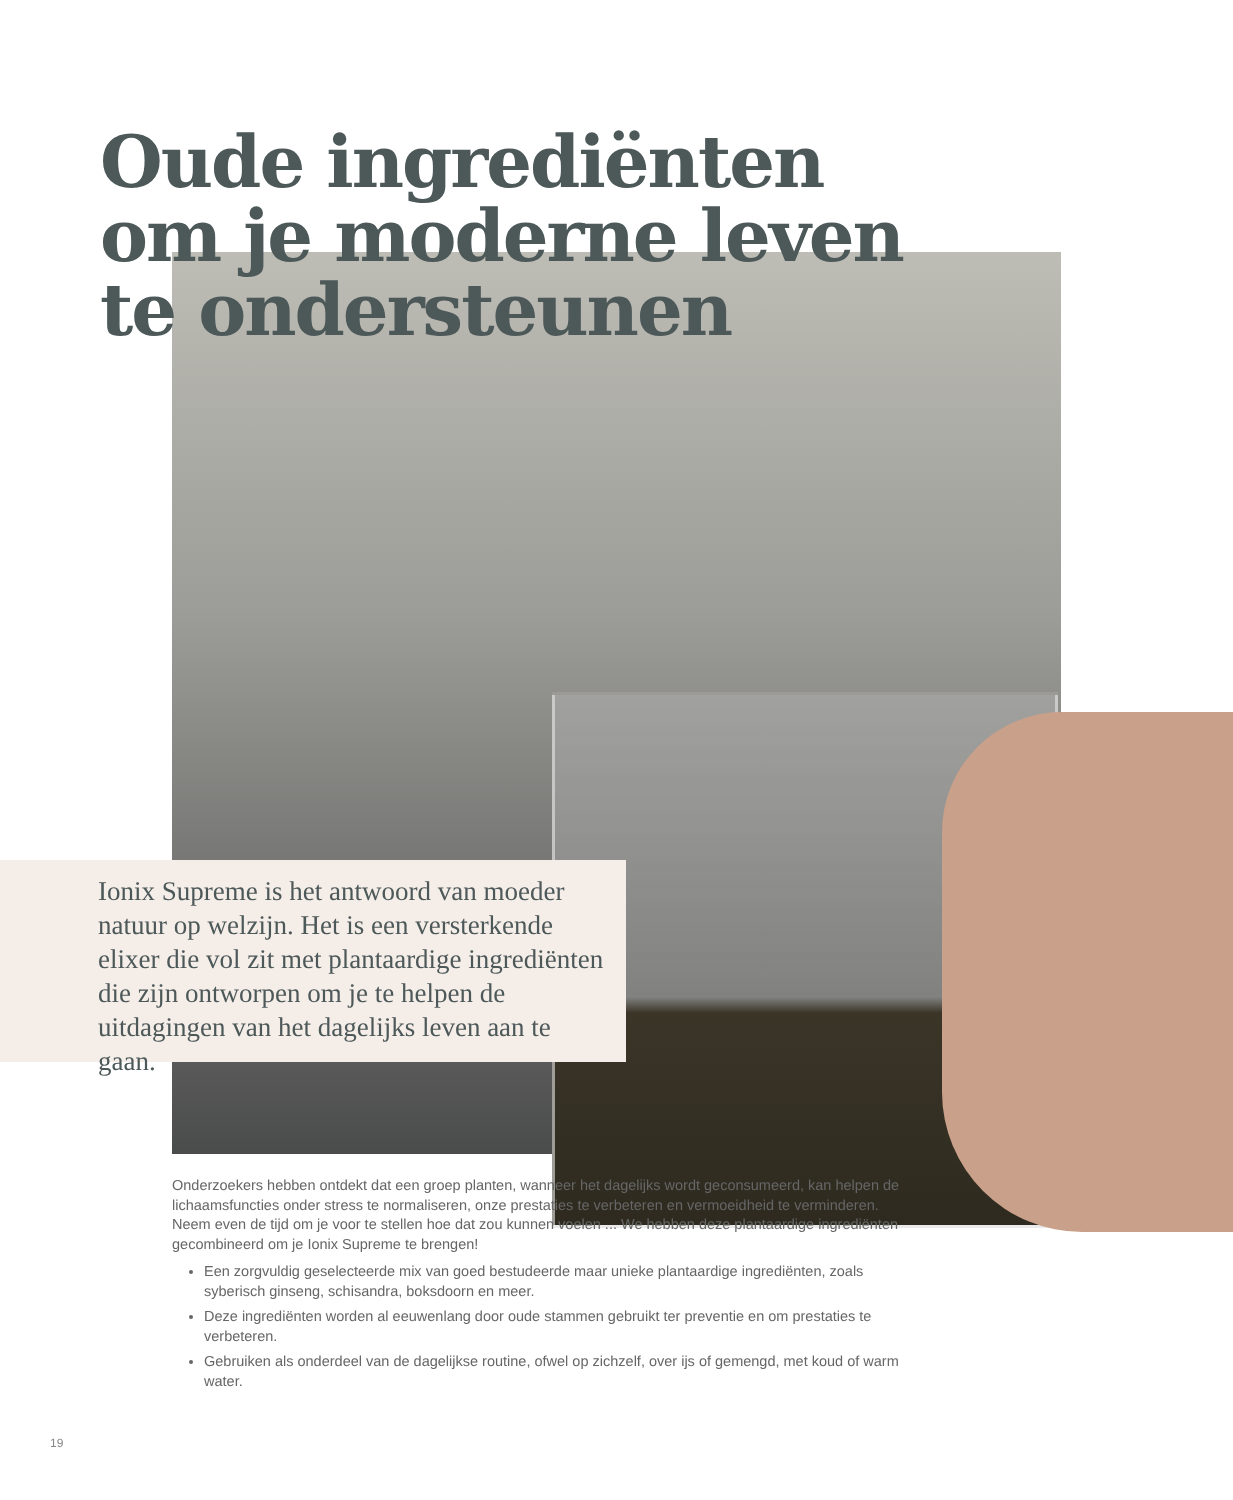Oude ingrediënten
om je moderne leven
te ondersteunen
Ionix Supreme is het antwoord van moeder natuur op welzijn. Het is een versterkende elixer die vol zit met plantaardige ingrediënten die zijn ontworpen om je te helpen de uitdagingen van het dagelijks leven aan te gaan.
Onderzoekers hebben ontdekt dat een groep planten, wanneer het dagelijks wordt geconsumeerd, kan helpen de lichaamsfuncties onder stress te normaliseren, onze prestaties te verbeteren en vermoeidheid te verminderen. Neem even de tijd om je voor te stellen hoe dat zou kunnen voelen ... We hebben deze plantaardige ingrediënten gecombineerd om je Ionix Supreme te brengen!
Een zorgvuldig geselecteerde mix van goed bestudeerde maar unieke plantaardige ingrediënten, zoals syberisch ginseng, schisandra, boksdoorn en meer.
Deze ingrediënten worden al eeuwenlang door oude stammen gebruikt ter preventie en om prestaties te verbeteren.
Gebruiken als onderdeel van de dagelijkse routine, ofwel op zichzelf, over ijs of gemengd, met koud of warm water.
19